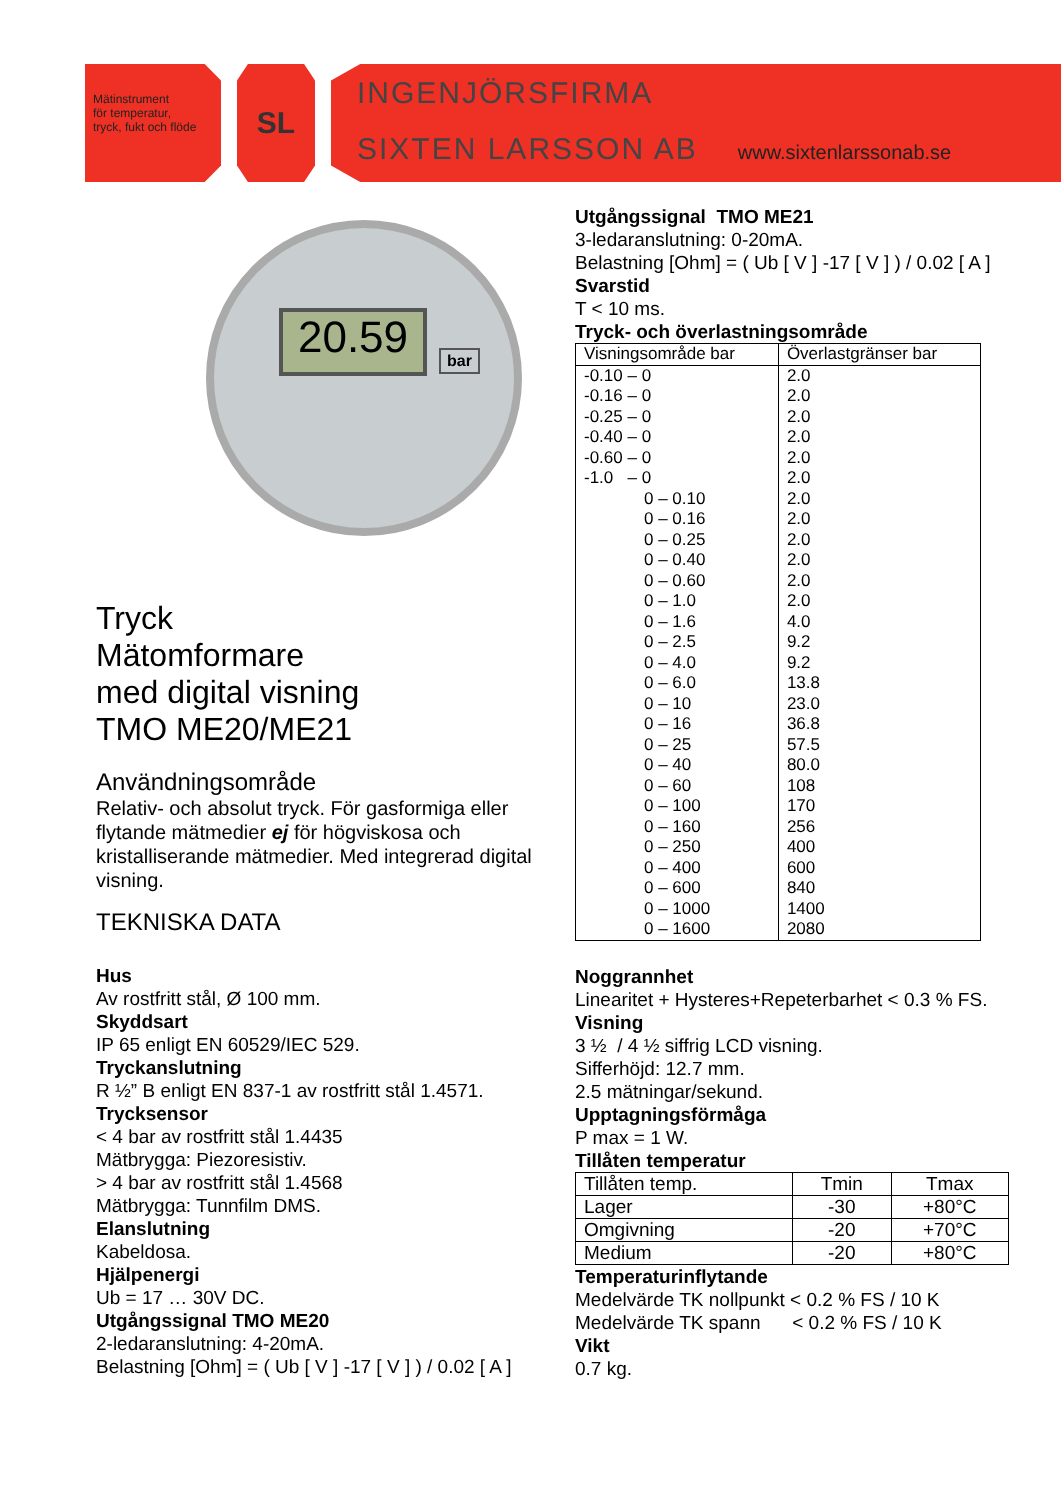Mätinstrument
för temperatur,
tryck, fukt och flöde
SL
INGENJÖRSFIRMA
SIXTEN LARSSON AB www.sixtenlarssonab.se
20.59 bar
Tryck
Mätomformare
med digital visning
TMO ME20/ME21
Användningsområde
Relativ- och absolut tryck. För gasformiga eller flytande mätmedier ej för högviskosa och kristalliserande mätmedier. Med integrerad digital visning.
TEKNISKA DATA
Hus
Av rostfritt stål, Ø 100 mm.
Skyddsart
IP 65 enligt EN 60529/IEC 529.
Tryckanslutning
R ½” B enligt EN 837-1 av rostfritt stål 1.4571.
Trycksensor
< 4 bar av rostfritt stål 1.4435
Mätbrygga: Piezoresistiv.
> 4 bar av rostfritt stål 1.4568
Mätbrygga: Tunnfilm DMS.
Elanslutning
Kabeldosa.
Hjälpenergi
Ub = 17 … 30V DC.
Utgångssignal TMO ME20
2-ledaranslutning: 4-20mA.
Belastning [Ohm] = ( Ub [ V ] -17 [ V ] ) / 0.02 [ A ]
Utgångssignal TMO ME21
3-ledaranslutning: 0-20mA.
Belastning [Ohm] = ( Ub [ V ] -17 [ V ] ) / 0.02 [ A ]
Svarstid
T < 10 ms.
Tryck- och överlastningsområde
| Visningsområde bar | Överlastgränser bar |
| --- | --- |
| -0.10 – 0 | 2.0 |
| -0.16 – 0 | 2.0 |
| -0.25 – 0 | 2.0 |
| -0.40 – 0 | 2.0 |
| -0.60 – 0 | 2.0 |
| -1.0 – 0 | 2.0 |
| 0 – 0.10 | 2.0 |
| 0 – 0.16 | 2.0 |
| 0 – 0.25 | 2.0 |
| 0 – 0.40 | 2.0 |
| 0 – 0.60 | 2.0 |
| 0 – 1.0 | 2.0 |
| 0 – 1.6 | 4.0 |
| 0 – 2.5 | 9.2 |
| 0 – 4.0 | 9.2 |
| 0 – 6.0 | 13.8 |
| 0 – 10 | 23.0 |
| 0 – 16 | 36.8 |
| 0 – 25 | 57.5 |
| 0 – 40 | 80.0 |
| 0 – 60 | 108 |
| 0 – 100 | 170 |
| 0 – 160 | 256 |
| 0 – 250 | 400 |
| 0 – 400 | 600 |
| 0 – 600 | 840 |
| 0 – 1000 | 1400 |
| 0 – 1600 | 2080 |
Noggrannhet
Linearitet + Hysteres+Repeterbarhet < 0.3 % FS.
Visning
3 ½ / 4 ½ siffrig LCD visning.
Sifferhöjd: 12.7 mm.
2.5 mätningar/sekund.
Upptagningsförmåga
P max = 1 W.
Tillåten temperatur
| Tillåten temp. | Tmin | Tmax |
| Lager | -30 | +80°C |
| Omgivning | -20 | +70°C |
| Medium | -20 | +80°C |
Temperaturinflytande
Medelvärde TK nollpunkt < 0.2 % FS / 10 K
Medelvärde TK spann < 0.2 % FS / 10 K
Vikt
0.7 kg.